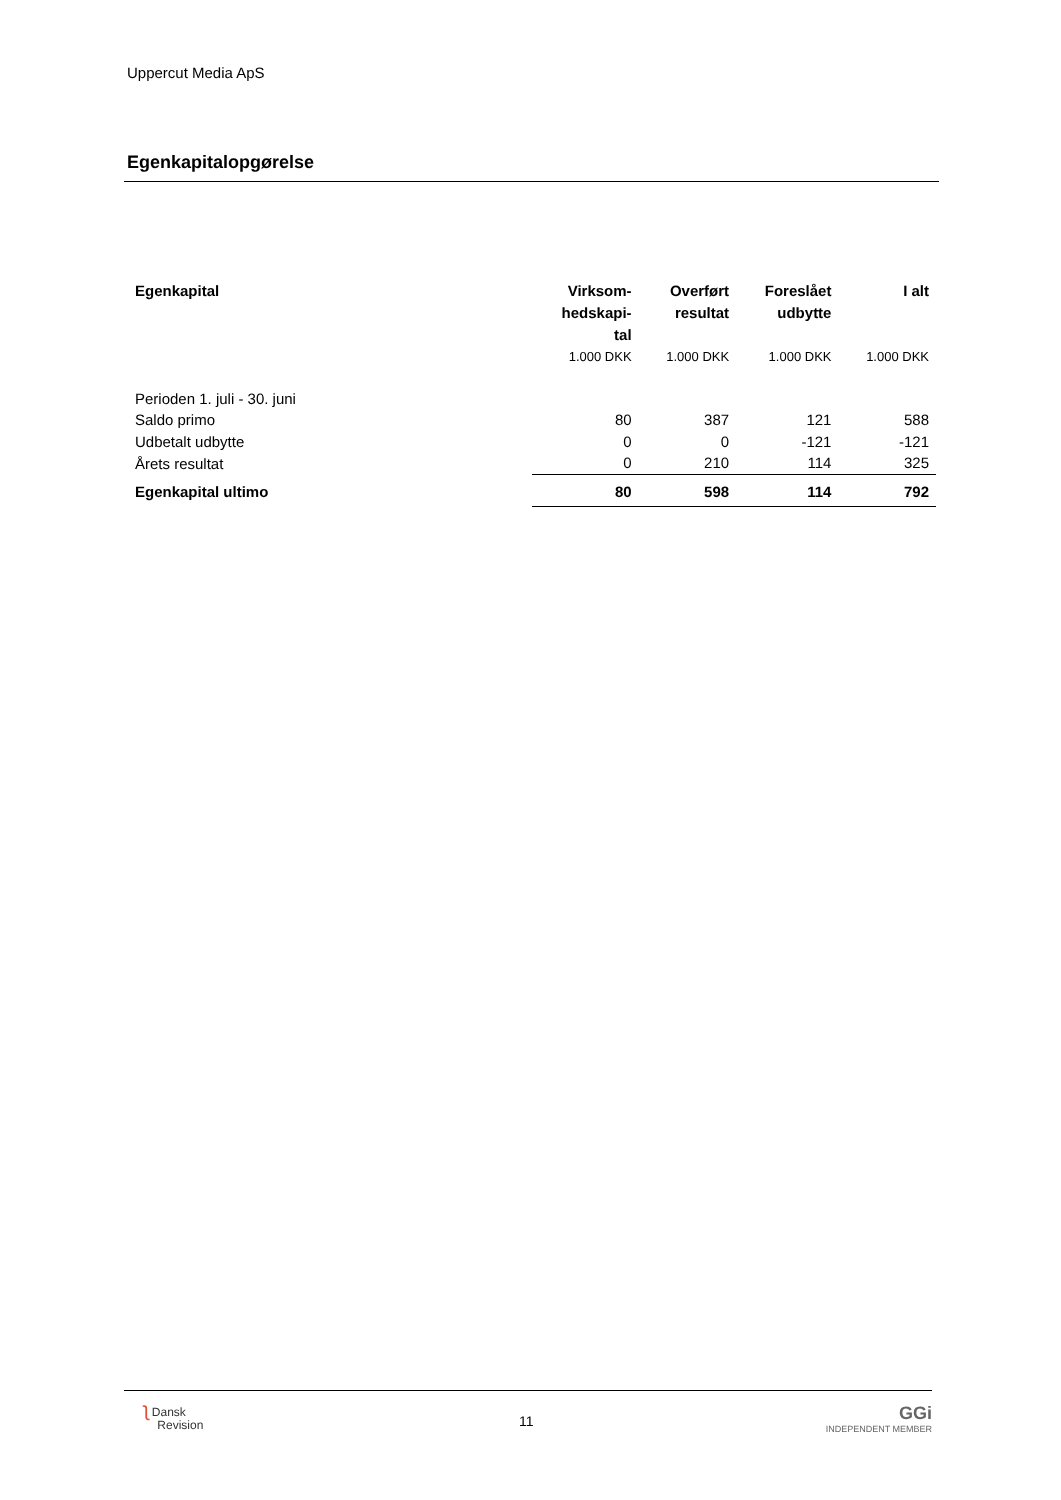Uppercut Media ApS
Egenkapitalopgørelse
| Egenkapital | Virksom- hedskapi- tal | Overført resultat | Foreslået udbytte | I alt |
| --- | --- | --- | --- | --- |
| | 1.000 DKK | 1.000 DKK | 1.000 DKK | 1.000 DKK |
| Perioden 1. juli - 30. juni | | | | |
| Saldo primo | 80 | 387 | 121 | 588 |
| Udbetalt udbytte | 0 | 0 | -121 | -121 |
| Årets resultat | 0 | 210 | 114 | 325 |
| Egenkapital ultimo | 80 | 598 | 114 | 792 |
ʅ Dansk
Revision
11
GGi
INDEPENDENT MEMBER